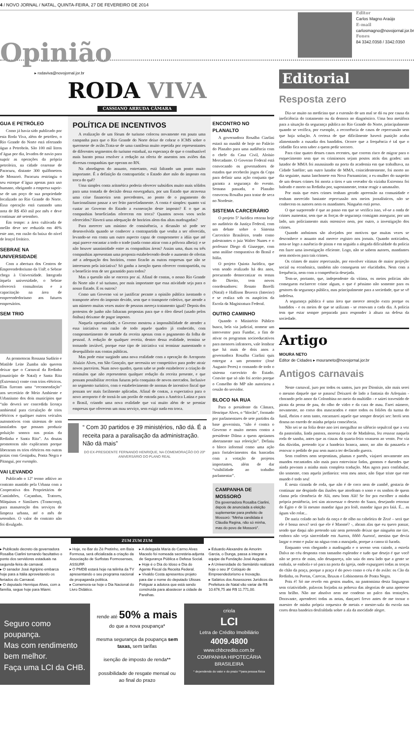4 / NOVO JORNAL / NATAL, QUINTA-FEIRA, 27 DE FEVEREIRO DE 2014
Opinião
Editor
Carlos Magno Araújo
E-mail
carlosmagno@novojornal.jor.br
Fones
84 3342.0358 / 3342.0350
▸ rodaviva@novojornal.jor.br
RODA VIVA
CASSIANO ARRUDA CÂMARA
GUA E PETRÓLEO
Como já havia sido publicado por esta Roda Viva, além de petróleo, o Rio Grande do Norte está ofertando água a Petrobrás. São 100 mil litros d´água por dia, levados de navio para suprir as operações da própria petroleira, na cidade cearense de Paracuru, distante 300 quilômetros de Mossoró. Paracuru restringiu o seu estoque d´água apenas para uso humano, obrigando a empresa suprir-se de um poço de sua propriedade localizado no Rio Grande do Norte. Essa operação está custando uma nota de R$ 450 mil por mês e deve continuar até setembro.
Em tempo: a área cultivada de melão deve ser reduzida em 40% este ano, em razão da baixa do nível de lençol freático.
SEBRAE NA UNIVERSIDADE
Com a abertura dos Centros de Empreendedorismo da UnP, o Sebrae chega à Universidade. Integrada àquela universidade, o Sebrae oferecerá consultorias e a capacitação na área de empreendedorismo aos futuros empresários.
SEM TRIO
As promotoras Rossana Sudário e Matilde Leite Zumba não querem deixar que o Carnaval da Redinha (município de Natal) e Santa Rita (Extremoz) conte com trios elétricos. Elas fizeram uma “recomendação” aos secretário de Meio Ambiente e Urbanismo dos dois municípios que “não deverá ser concedida licença ambiental para circulação de trios elétricos e qualquer outros veículos automotivos com sistemas de som instalados que possam produzir poluição sonora nas praias da Redinha e Santa Rita”. As doutas promotoras não explicaram porque liberaram os trios elétricos em outras praias com Genipabu, Ponta Negra e Pitangui, por exemplo.
VAI LEVANDO
Publicado o 12º termo aditivo ao contrato mantido pela Urbana com a Cooperativa dos Proprietários de Caminhões, Caçambas, Tratores, Máquinas e Similares (Transcoop), para manutenção dos serviços de limpeza urbana, até o mês de setembro. O valor do contrato não foi divulgado.
POLÍTICA DE INCENTIVOS
A realização de um fórum de turismo colocou novamente em pauta uma campanha para que o Rio Grande do Norte deixe de cobrar o ICMS sobre o querosene de avião.Trata-se de uma cantilena muito repetida por representantes de diferentes segmentos do turismo estadual, na esperança de que o combustível mais barato possa resolver a redução na oferta de assentos nos aviões das diversas companhias que operam no RN.
Na abordagem do assunto, entretanto, está faltando um ponto muito importante. É a definição da contrapartida: o Estado abre mão do imposto em troca do quê?
Uma simples conta aritmética poderia oferecer subsídios muito mais sólidos para uma tomada de decisão dessa envergadura, por um Estado que atravessa uma crise financeira sem precedentes, ao ponto de o pagamento do funcionalismo passar a ser feito parceladamente. A conta é simples: quanto vai custar ao Governo do Estado a exoneração deste imposto? E o que as companhias beneficiadas oferecem em troca? Quantos novos voos serão oferecidos? Haverá uma adequação de horários alem das altas madrugadas?
Para merecer um mínimo de consistência, a dicussão só pode ser desenvolvida quando se conhecer a contrapartida que venha a ser oferecida, levando-se em conta um outro aspecto capaz de comprometer a idiia que até aqui parece encantar a todo o trade (nada como atirar com a pólvora alheia): e se não houver unanimidade entre as companhias áreas? Assim uma, duas ou três companhias apresentam uma proposta estabelecendo desde o aumento de ofertas até a adequação dos horários, como ficarão as outras empresas que não se interessem pela iniciativa? Só ganha a isenção quem oferecer contrapartida, ou o benefício tem de ser garantido para todos?
Mas a questão não se encerra por aí. Afinal de contas, o nosso Rio Grande do Norte não é só turismo, por mais importante que essa atividade seja para o nosso Estado. E os outros?
Como um Governo vai se justificar perante a opinião pública isentando o transporte aéreo do imposto devido, sem que o transporte coletivo, que atende a um número muitas vezes maior de pessoas mereça tratamento igual? Depois dos protestos de junho não faltaram propostas para que o óleo diesel (usado pelos ônibus) deixasse de pagar imposto.
Naquela oportunidade, o Governo mostrou a impossibilidade de atender a essa iniciativa em razão de todo aquele quadro já conhecido, com comprometimento de metade da receita apenas com o pagamento da folha de pessoal. A redução de qualquer receita, dentro dessa realidade, termina se tornando inviável, porque esse tipo de iniciativa vai terminar aumentando o desequilíbrio nas contas públicas.
Mas pode estar surgindo uma nova realidade com a operação do Aeroporto Aluízio Alves, em São Gonçalo, que necessita ser competitivo para poder atrair novos parceiros. Num novo quadro, quem sabe se pode estabelecer a criação de estímulos que não representem qualquer redução da receita presente, e que possam possibilitar receitas futuras pela conquista de novos mercados. Inclusive no segmento turístico, com o estabelecimento de normas de incentivo fiscal que possam ser mais facilmente aplicadas. Afinal de contas, a expectativa para o novo aeroporto é de torná-lo um portão de entrada para a América Latina e para o Brasil, criando uma nova realidade que vai muito além de se premiar empresas que oferecem um mau serviço, sem exigir nada em troca.
“ Com 30 partidos e 39 ministérios, não dá. É a receita para a paralisação da administração. Não dá mais”
DO EX-PRESIDENTE FERNANDO HENRIQUE, NA COMEMORAÇÃO DO 20º ANIVERSÁRIO DO PLANO REAL
ENCONTRO NO PLANALTO
A governadora Rosalba Ciarlini estará na manhã de hoje no Palácio do Planalto para uma audiência com o chefe da Casa Civil, Aloísio Mercadante. O Governo Federal está convocando os governadores de estados que receberão jogos da Copa para definir uma ação conjunta que garanta a segurança do evento. Semana passada, o Planalto convocou Rosalba para tratar de seca no Nordeste.
SISTEMA CARCERÁRIO
O projeto 5ª Jurídica retorna hoje no auditório da Justiça Federal, com um debate sobre o Sistema Carcerário Brasileiro, tendo como palestrantes o juiz Walter Nunes e o professor Diego di Giuseppe, com uma análise comparativa do Brasil e Itália.
O projeto Quinta Jurídica, que vem sendo realizado há dez anos, procurando democratizar os temas do Direito, tem novos coordenadores: Renato Borelli (Natal) e Hallison Bezerra (Interior) e se realiza sob os auspícios da Escola da Magistratura Federal.
OUTRO CAMINHO
Quando o Ministério Público busca, bela via judicial, nomear um interventor para Fundac, a fim de ativar os programas socioeducativos para menores infratores, vale lembrar que há mais de dois anos a governadora Rosalba Ciarlini quis entregar a um promotor (José Augusto Peres) o comando de todo o sistema carcerário do Estado. Convite que só não foi aceito porque o Conselho do MP não autorizou a cessão do servidor.
BLOCO NA RUA
Para o presidente da Câmara, Henrique Alves, o “blocão”, formado por parlamentares de sete partidos da base governista, “não é contra o Governo e muito menos contra a presidente Dilma a quem apoiamos abertamente sua releeição”. Definiu o bloco informal como uma ação para fortalecimentos das bancadas com a votação de projetos importantes, além de dar “visibilidade ao trabalho parlamentar”.
CAMPANHA DE MOSSORÓ
Da governadora Rosalba Ciarlini, depois de anunciada a eleição suplementar para prefeito de Mossoró: “Minha candidata é Cláudia Regina, não só minha, mas do povo de Mossoró”.
ZUM ZUM ZUM
▸ Publicado decreto da governadora Rosalba Ciarlini tornando facultativo o ponto dos servidores estaduais na segunda-feira de carnaval.
▸ O senador José Agripino embarca hoje para a Itália aproveitando os feriados do Carnaval.
▸ O deputado Henrique Alves, com a família, segue hoje para Miami.
▸ Hoje, no Bar do Zé Pretinho, em Baía Formosa, será oficializada a criação da Associação de Surfistas Formosenses, ASSURF.
▸ O PMDB estará hoje na telinha da TV apresentando o seu programa nacional de propaganda política.
▸ Comemora-se hoje o Dia Nacional do Livro Didático.
▸ A delegada Maria do Carmo Alves Macedo foi nomeada secretária-adjunta de Segurança Pública e Defesa Social.
▸ Hoje é o Dia do Idoso e Dia do Agente Fiscal da Receita Federal.
▸ Vivaldo Costa apresentou projeto para dar o nome do deputado Ulisses Potiguar a adutora que está sendo construída para abastecer a cidade de Parelhas.
▸ Eduardo Alexandre de Amorim Garcia, o Dunga, passa a integrar a equipe da Fundação José Augusto.
▸ A Universidade do Semiárido realizará hoje o seu 3º Colóquio de Empreendedorismo e Inovação.
▸ Salários dos Assessores Jurídicos da Prefeitura de Natal vão variar de R$ 10.676,75 até R$ 11.771,00.
Seguro como poupança.
Mas com rendimento bem melhor.
Faça uma LCI da CHB.
rende até 50% a mais
do que a nova poupança*
mesma segurança da poupança sem taxas, sem tarifas
isenção de imposto de renda**
possibilidade de resgate mensal ou ao final do prazo
criola
LCI
Letra de Crédito Imobiliário
4009.4800
www.chbcredito.com.br
COMPANHIA HIPOTECÁRIA BRASILEIRA
* dependendo do valor e do prazo **para pessoa física
Editorial
Resposta zero
Diz-se muito na medicina que a extensão de um mal se dá ou por causa da ineficiência do tratamento ou da demora no diagnóstico. Uma boa metáfora para a situação da segurança pública no Rio Grande do Norte, principalmente quando se verifica, por exemplo, a recorrência de casos de repercussão sem que haja solução. A certeza de que dificilmente haverá punição acaba alimentando a ousadia dos bandidos. Ocorre que a frequência é tal que o cidadão fica sem saber a quem pedir socorro.
Para citar quatro desses casos recentes, que correm risco de migrar para o esquecimento sem que os criminosos sejam postos atrás das grades: um lutador de MMA foi assassinado na porta da academia em que trabalhava, na Cidade Satélite; um outro lutador de MMA, coincidentemente, foi morto no dia seguinte, numa lanchonete em Nova Parnamirim; a ex-mulher do suspeito de um desses crimes foi morta a tiros e um vereador da vizinha Extremoz foi baleado e morto na Redinha por, supostamente, tentar reagir a umassalto.
Por mais que estes crimes tenham gerado apreensão na comunidade e tenham merecido bastante repercussão nos meios jornalísticos, não se conhecem os autores nem os mandantes. Ninguém está preso.
O que surpreende é que ao passo em que se verifica isso, vê-se a onda de crimes aumentar, sem que as forças de segurança consigam assegurar, por um lado, um policiamento mais ostensivo nem, por outro, a investigação dos crimes.
Quando anônimos são alvejados por motivos que muitas vezes se desconhece o assunto mal merece registro nos jornais. Quando noticiados, nota-se logo a ausência de pistas e em seguida a alegada dificuldade da polícia em fazer uma investigação eficiente. Logo, não se sabem autores, mandantes nem motivos para tais crimes.
Os crimes de maior repercussão, por envolver vítimas de maior projeção social ou econômica, também não conseguem ser elucidados. Nem com a frequência, nem com a competência desejada.
Tem-se, portanto, que, independente da vítima, os meios policias não conseguem esclarecer crime algum, o que é péssimo não somente para os gestores da segurança pública, mas principalmente para a sociedade, que se vê indefesa.
A segurança pública é uma área que merece atenção extra porque os bandidos - e os meios de que se utilizam - se renovam a cada dia. A polícia tem que estar sempre preparada para responder à altura na defesa da sociedade.
Artigo
MOURA NETO
Editor de Cidades ▸ mouraneto@novojornal.jor.br
Antigos carnavais
Neste carnaval, juro por todos os santos, juro por Dionísio, não mais serei o mesmo daquele que se passou! Deixarei de lado a fantasia do Arlequim - chorando pelo amor da Colombina no meio da multidão - e sairei travestido de pirata da perna de pau, do olho de vidro e da cara de mau. Farei número, novamente, no corso dos mascarados e entre todos os foliões da turma do funil, ébrios e nem tanto, encarnarei aquele que sempre desejei ser: herói sem drama no enredo de minha própria consciência.
Não sei se na folia deste ano irei mergulhar no silêncio sepulcral que a voz da pastorinha, linda pastora, morena da cor de Madalena, fez ressoar naquela roda de samba, antes que as cinzas da quarta-feira voassem ao vento. Por via das dúvidas, pretendo içar a bandeira branca, amor, no alto da passarela e renovar o pedido de paz sem nunca ter declarado guerra.
Sem confetes nem serpentinas, plumas e paetês, viajarei novamente aos mundos encantados não mais para entrevistar fadas, gnomos e duendes que ainda povoam a minha mais completa tradução. Mas agora para confabular, tão somente, com aquela jardineira: vem meu amor, não fique triste que este mundo é todo seu!
E nesta ciranda de roda, que não é de coco nem de zambê, gostaria de continuar me despindo das ilusões que atordoam o sono e os sonhos de quem clama pela clemência de Alá, meu bom Alá! Se for pra escolher a minha própria penitência, irei sim atravessar o deserto do Saara, desejando retornar do Egito e de lá mesmo mandar água pra Ioiô, mandar água pra Iaiá. É... as águas vão rolar...
De nariz colado no bafo da onça e de olho na cabeleira de Zezé – será que ele é bossa nova? será que ele é Maomé? -, abram alas que eu quero passar, sendo que daqui não pretendo sair nem pretendo deixar que ninguém me tire, embora não veja sinceridade em Aurora, ôôôô Aurora!, menina que devia largar o remo e pular na nágua com a marujada, porque a canoa tá furada.
Enquanto vem chegando a madrugada e o sereno vem caindo, a estrela Dalva no céu desponta com tamanho esplendor e tudo que desejo é que você não se perca de mim, não desapareça, não saia do meu lado que a gente se embala, se embola e só para na porta da igreja, onde expurgarei todas as troças do chão da praça, porque a praça é do povo como o céu é do avião: os Cão da Redinha, os Poetas, Carecas, Bruxas e Lobisomens de Ponta Negra.
Pois é! Só me revelo em gestos mudos, na pantomima desta linguagem sem criatividade, palavras forjadas na pobreza das alegorias de uma apoteose sem brilho. Não me absolvo nem me condeno no palco das tentações. Doravante, aprenderei todas as notas, dançarei frevo antes de me tornar o maestro de minha própria orquestra de metais e mestre-sala da escola nas cores desta bandeira desfraldada sobre a ala da mocidade alegre.